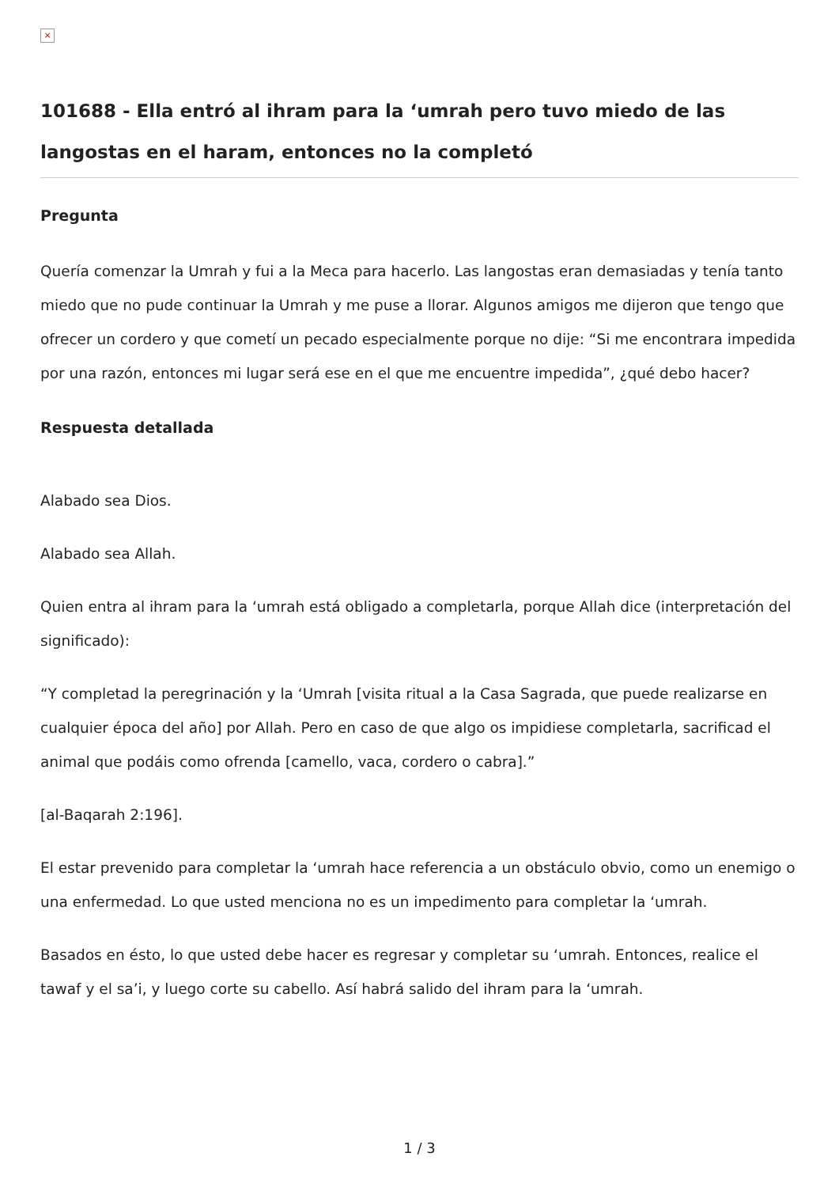×
101688 - Ella entró al ihram para la ‘umrah pero tuvo miedo de las langostas en el haram, entonces no la completó
Pregunta
Quería comenzar la Umrah y fui a la Meca para hacerlo. Las langostas eran demasiadas y tenía tanto miedo que no pude continuar la Umrah y me puse a llorar. Algunos amigos me dijeron que tengo que ofrecer un cordero y que cometí un pecado especialmente porque no dije: “Si me encontrara impedida por una razón, entonces mi lugar será ese en el que me encuentre impedida”, ¿qué debo hacer?
Respuesta detallada
Alabado sea Dios.
Alabado sea Allah.
Quien entra al ihram para la ‘umrah está obligado a completarla, porque Allah dice (interpretación del significado):
“Y completad la peregrinación y la ‘Umrah [visita ritual a la Casa Sagrada, que puede realizarse en cualquier época del año] por Allah. Pero en caso de que algo os impidiese completarla, sacrificad el animal que podáis como ofrenda [camello, vaca, cordero o cabra].”
[al-Baqarah 2:196].
El estar prevenido para completar la ‘umrah hace referencia a un obstáculo obvio, como un enemigo o una enfermedad. Lo que usted menciona no es un impedimento para completar la ‘umrah.
Basados en ésto, lo que usted debe hacer es regresar y completar su ‘umrah. Entonces, realice el tawaf y el sa’i, y luego corte su cabello. Así habrá salido del ihram para la ‘umrah.
1 / 3